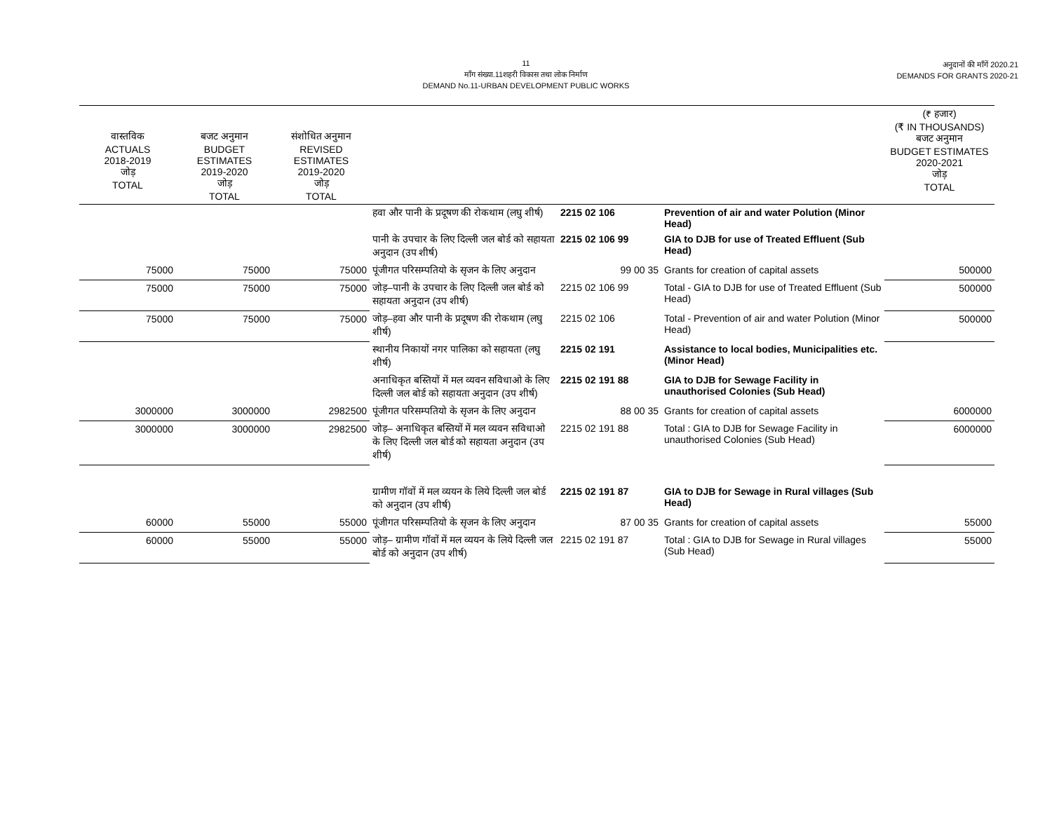11
माँग संख्या.11शहरी विकास तथा लोक निर्माण
DEMAND No.11-URBAN DEVELOPMENT PUBLIC WORKS
अनुदानों की माँगें 2020.21
DEMANDS FOR GRANTS 2020-21
| वास्तविक ACTUALS 2018-2019 जोड़ TOTAL | बजट अनुमान BUDGET ESTIMATES 2019-2020 जोड़ TOTAL | संशोधित अनुमान REVISED ESTIMATES 2019-2020 जोड़ TOTAL | | | | (₹ हजार) (₹ IN THOUSANDS) बजट अनुमान BUDGET ESTIMATES 2020-2021 जोड़ TOTAL |
| --- | --- | --- | --- | --- | --- | --- |
| | | | हवा और पानी के प्रदूषण की रोकथाम (लघु शीर्ष) | 2215 02 106 | Prevention of air and water Polution (Minor Head) | |
| | | | पानी के उपचार के लिए दिल्ली जल बोर्ड को सहायता अनुदान (उप शीर्ष) | 2215 02 106 99 | GIA to DJB for use of Treated Effluent (Sub Head) | |
| 75000 | 75000 | 75000 | पूंजीगत परिसम्पतियो के सृजन के लिए अनुदान | 99 00 35 | Grants for creation of capital assets | 500000 |
| 75000 | 75000 | 75000 | जोड़–पानी के उपचार के लिए दिल्ली जल बोर्ड को सहायता अनुदान (उप शीर्ष) | 2215 02 106 99 | Total - GIA to DJB for use of Treated Effluent (Sub Head) | 500000 |
| 75000 | 75000 | 75000 | जोड़–हवा और पानी के प्रदूषण की रोकथाम (लघु शीर्ष) | 2215 02 106 | Total - Prevention of air and water Polution (Minor Head) | 500000 |
| | | | स्थानीय निकायों नगर पालिका को सहायता (लघु शीर्ष) | 2215 02 191 | Assistance to local bodies, Municipalities etc. (Minor Head) | |
| | | | अनाधिकृत बस्तियों में मल व्यवन सविधाओ के लिए दिल्ली जल बोर्ड को सहायता अनुदान (उप शीर्ष) | 2215 02 191 88 | GIA to DJB for Sewage Facility in unauthorised Colonies (Sub Head) | |
| 3000000 | 3000000 | 2982500 | पूंजीगत परिसम्पतियो के सृजन के लिए अनुदान | 88 00 35 | Grants for creation of capital assets | 6000000 |
| 3000000 | 3000000 | 2982500 | जोड़– अनाधिकृत बस्तियों में मल व्यवन सविधाओ के लिए दिल्ली जल बोर्ड को सहायता अनुदान (उप शीर्ष) | 2215 02 191 88 | Total : GIA to DJB for Sewage Facility in unauthorised Colonies (Sub Head) | 6000000 |
| | | | ग्रामीण गॉवों में मल व्ययन के लिये दिल्ली जल बोर्ड को अनुदान (उप शीर्ष) | 2215 02 191 87 | GIA to DJB for Sewage in Rural villages (Sub Head) | |
| 60000 | 55000 | 55000 | पूंजीगत परिसम्पतियो के सृजन के लिए अनुदान | 87 00 35 | Grants for creation of capital assets | 55000 |
| 60000 | 55000 | 55000 | जोड़– ग्रामीण गॉवों में मल व्ययन के लिये दिल्ली जल बोर्ड को अनुदान (उप शीर्ष) | 2215 02 191 87 | Total : GIA to DJB for Sewage in Rural villages (Sub Head) | 55000 |